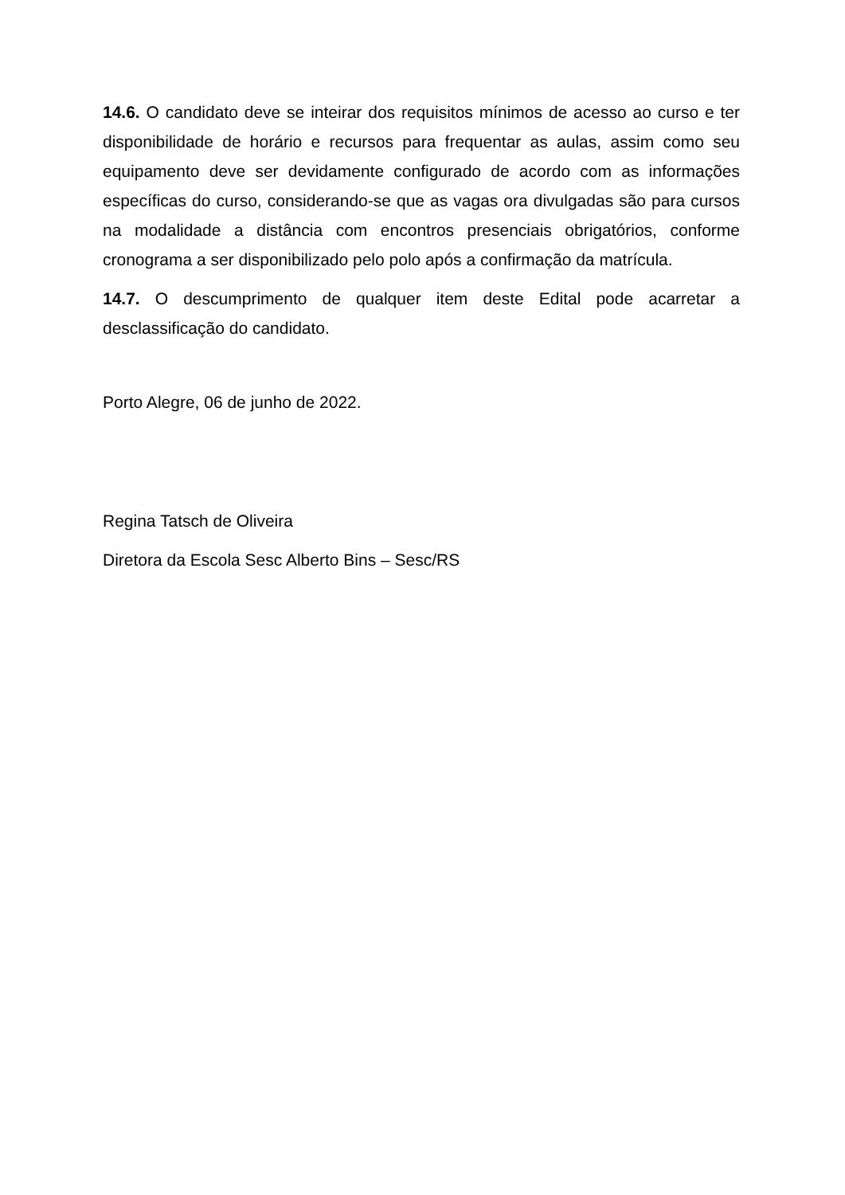14.6. O candidato deve se inteirar dos requisitos mínimos de acesso ao curso e ter disponibilidade de horário e recursos para frequentar as aulas, assim como seu equipamento deve ser devidamente configurado de acordo com as informações específicas do curso, considerando-se que as vagas ora divulgadas são para cursos na modalidade a distância com encontros presenciais obrigatórios, conforme cronograma a ser disponibilizado pelo polo após a confirmação da matrícula.
14.7. O descumprimento de qualquer item deste Edital pode acarretar a desclassificação do candidato.
Porto Alegre, 06 de junho de 2022.
Regina Tatsch de Oliveira
Diretora da Escola Sesc Alberto Bins – Sesc/RS